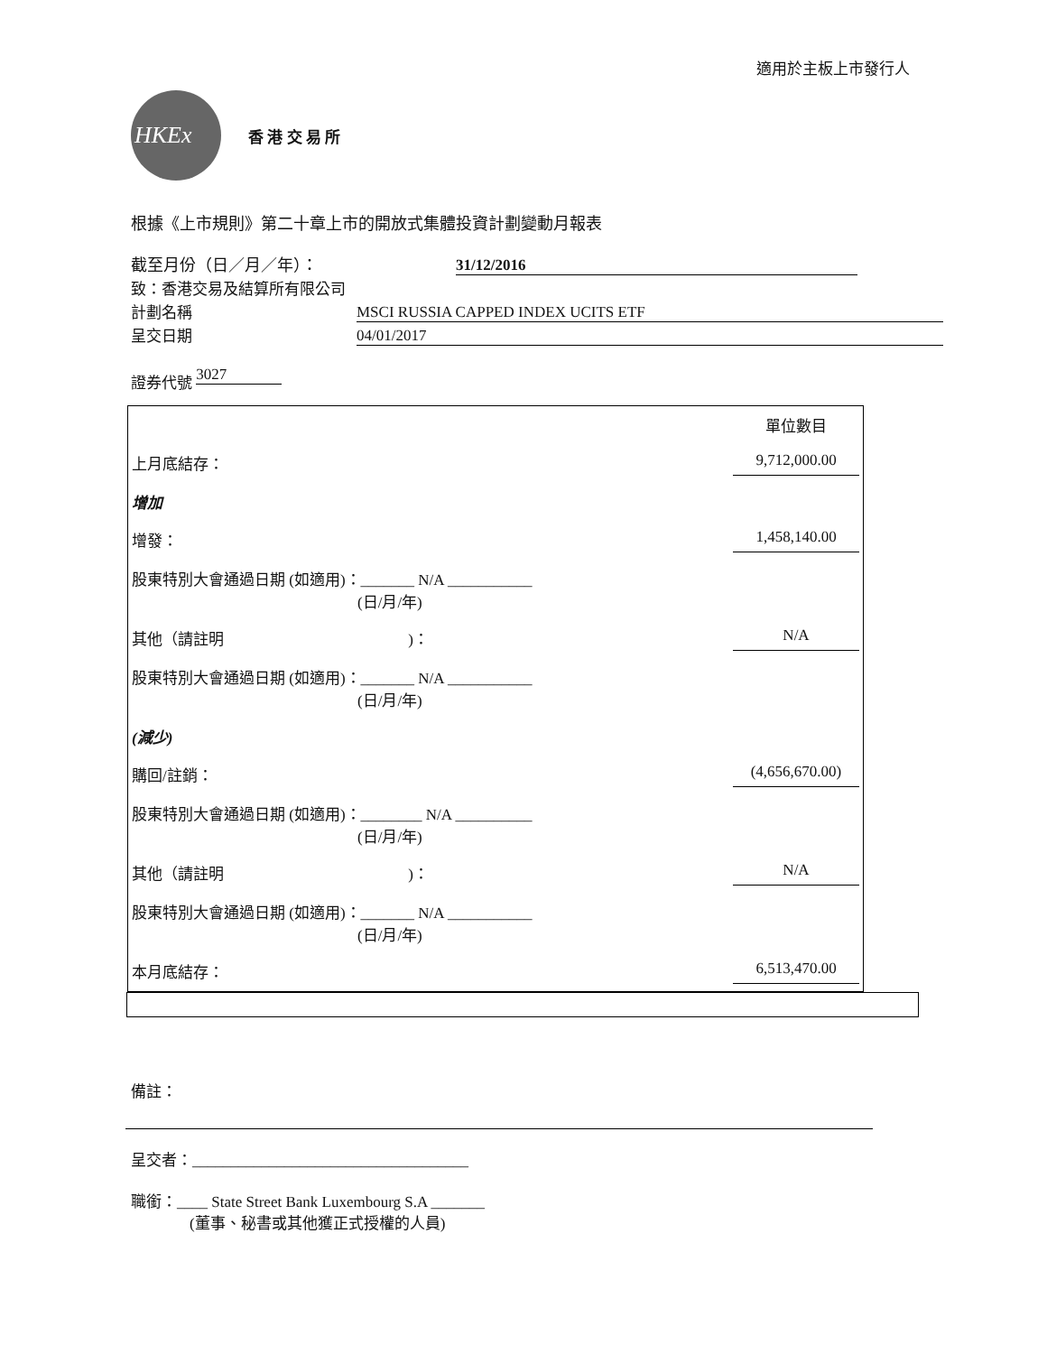適用於主板上市發行人
HKEx
香 港 交 易 所
根據《上市規則》第二十章上市的開放式集體投資計劃變動月報表
截至月份（日／月／年）： 31/12/2016
致：香港交易及結算所有限公司
計劃名稱 MSCI RUSSIA CAPPED INDEX UCITS ETF
呈交日期 04/01/2017
證券代號 3027
| | 單位數目 |
| 上月底結存： | 9,712,000.00 |
| 增加 | |
| 增發： | 1,458,140.00 |
| 股東特別大會通過日期 (如適用)：_______ N/A ___________ (日/月/年) | |
| 其他（請註明 )： | N/A |
| 股東特別大會通過日期 (如適用)：_______ N/A ___________ (日/月/年) | |
| (減少) | |
| 購回/註銷： | (4,656,670.00) |
| 股東特別大會通過日期 (如適用)：________ N/A __________ (日/月/年) | |
| 其他（請註明 )： | N/A |
| 股東特別大會通過日期 (如適用)：_______ N/A ___________ (日/月/年) | |
| 本月底結存： | 6,513,470.00 |
備註：
呈交者：____________________________________
職銜：____ State Street Bank Luxembourg S.A _______
(董事、秘書或其他獲正式授權的人員)